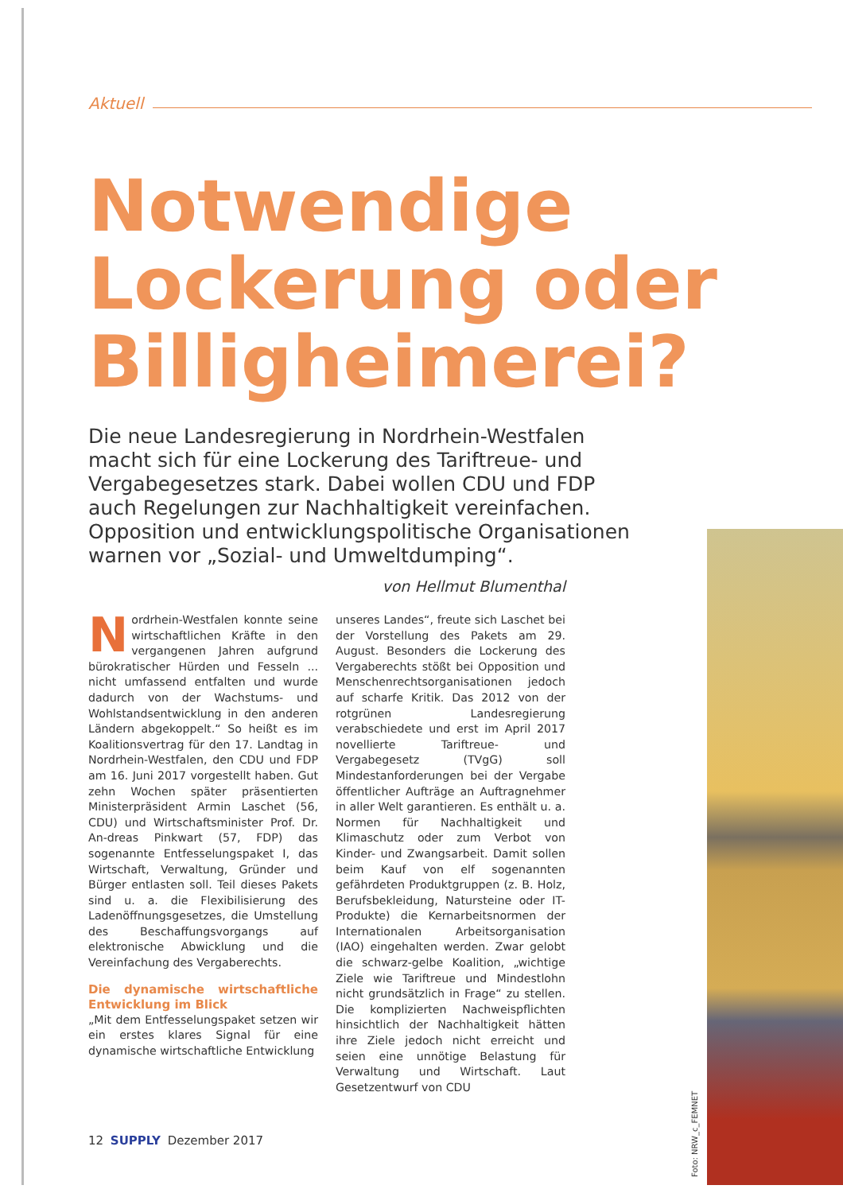Aktuell
Notwendige Lockerung oder Billigheimerei?
Die neue Landesregierung in Nordrhein-Westfalen macht sich für eine Lockerung des Tariftreue- und Vergabegesetzes stark. Dabei wollen CDU und FDP auch Regelungen zur Nachhaltigkeit vereinfachen. Opposition und entwicklungspolitische Organisationen warnen vor „Sozial- und Umweltdumping“.
von Hellmut Blumenthal
Nordrhein-Westfalen konnte seine wirtschaftlichen Kräfte in den vergangenen Jahren aufgrund bürokratischer Hürden und Fesseln ... nicht umfassend entfalten und wurde dadurch von der Wachstums- und Wohlstandsentwicklung in den anderen Ländern abgekoppelt.“ So heißt es im Koalitionsvertrag für den 17. Landtag in Nordrhein-Westfalen, den CDU und FDP am 16. Juni 2017 vorgestellt haben. Gut zehn Wochen später präsentierten Ministerpräsident Armin Laschet (56, CDU) und Wirtschaftsminister Prof. Dr. An-dreas Pinkwart (57, FDP) das sogenannte Entfesselungspaket I, das Wirtschaft, Verwaltung, Gründer und Bürger entlasten soll. Teil dieses Pakets sind u. a. die Flexibilisierung des Ladenöffnungsgesetzes, die Umstellung des Beschaffungsvorgangs auf elektronische Abwicklung und die Vereinfachung des Vergaberechts.
Die dynamische wirtschaftliche Entwicklung im Blick
„Mit dem Entfesselungspaket setzen wir ein erstes klares Signal für eine dynamische wirtschaftliche Entwicklung
unseres Landes“, freute sich Laschet bei der Vorstellung des Pakets am 29. August. Besonders die Lockerung des Vergaberechts stößt bei Opposition und Menschenrechtsorganisationen jedoch auf scharfe Kritik. Das 2012 von der rotgrünen Landesregierung verabschiedete und erst im April 2017 novellierte Tariftreue- und Vergabegesetz (TVgG) soll Mindestanforderungen bei der Vergabe öffentlicher Aufträge an Auftragnehmer in aller Welt garantieren. Es enthält u. a. Normen für Nachhaltigkeit und Klimaschutz oder zum Verbot von Kinder- und Zwangsarbeit. Damit sollen beim Kauf von elf sogenannten gefährdeten Produktgruppen (z. B. Holz, Berufsbekleidung, Natursteine oder IT-Produkte) die Kernarbeitsnormen der Internationalen Arbeitsorganisation (IAO) eingehalten werden. Zwar gelobt die schwarz-gelbe Koalition, „wichtige Ziele wie Tariftreue und Mindestlohn nicht grundsätzlich in Frage“ zu stellen. Die komplizierten Nachweispflichten hinsichtlich der Nachhaltigkeit hätten ihre Ziele jedoch nicht erreicht und seien eine unnötige Belastung für Verwaltung und Wirtschaft. Laut Gesetzentwurf von CDU
12 SUPPLY Dezember 2017
Foto: NRW_c_FEMNET